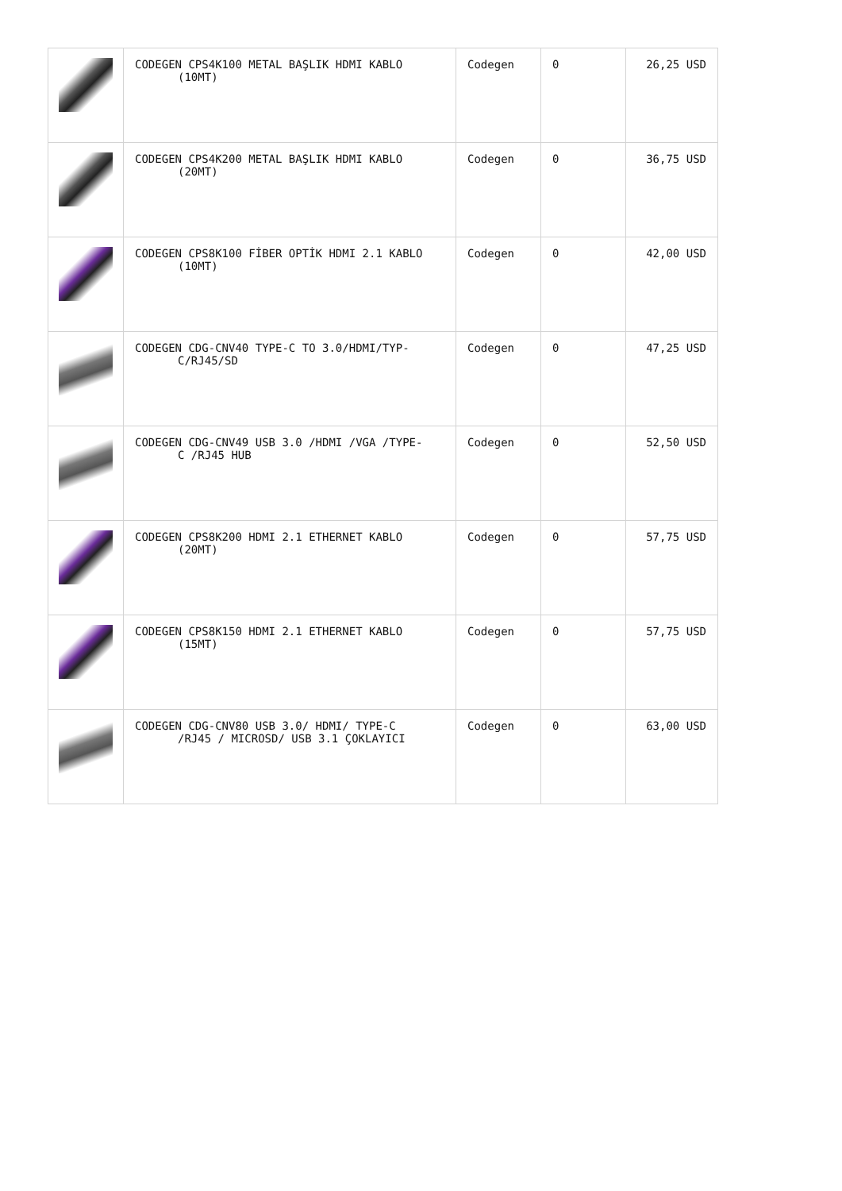| | CODEGEN CPS4K100 METAL BAŞLIK HDMI KABLO (10MT) | Codegen | 0 | 26,25 USD |
| | CODEGEN CPS4K200 METAL BAŞLIK HDMI KABLO (20MT) | Codegen | 0 | 36,75 USD |
| | CODEGEN CPS8K100 FİBER OPTİK HDMI 2.1 KABLO (10MT) | Codegen | 0 | 42,00 USD |
| | CODEGEN CDG-CNV40 TYPE-C TO 3.0/HDMI/TYP- C/RJ45/SD | Codegen | 0 | 47,25 USD |
| | CODEGEN CDG-CNV49 USB 3.0 /HDMI /VGA /TYPE- C /RJ45 HUB | Codegen | 0 | 52,50 USD |
| | CODEGEN CPS8K200 HDMI 2.1 ETHERNET KABLO (20MT) | Codegen | 0 | 57,75 USD |
| | CODEGEN CPS8K150 HDMI 2.1 ETHERNET KABLO (15MT) | Codegen | 0 | 57,75 USD |
| | CODEGEN CDG-CNV80 USB 3.0/ HDMI/ TYPE-C /RJ45 / MICROSD/ USB 3.1 ÇOKLAYICI | Codegen | 0 | 63,00 USD |